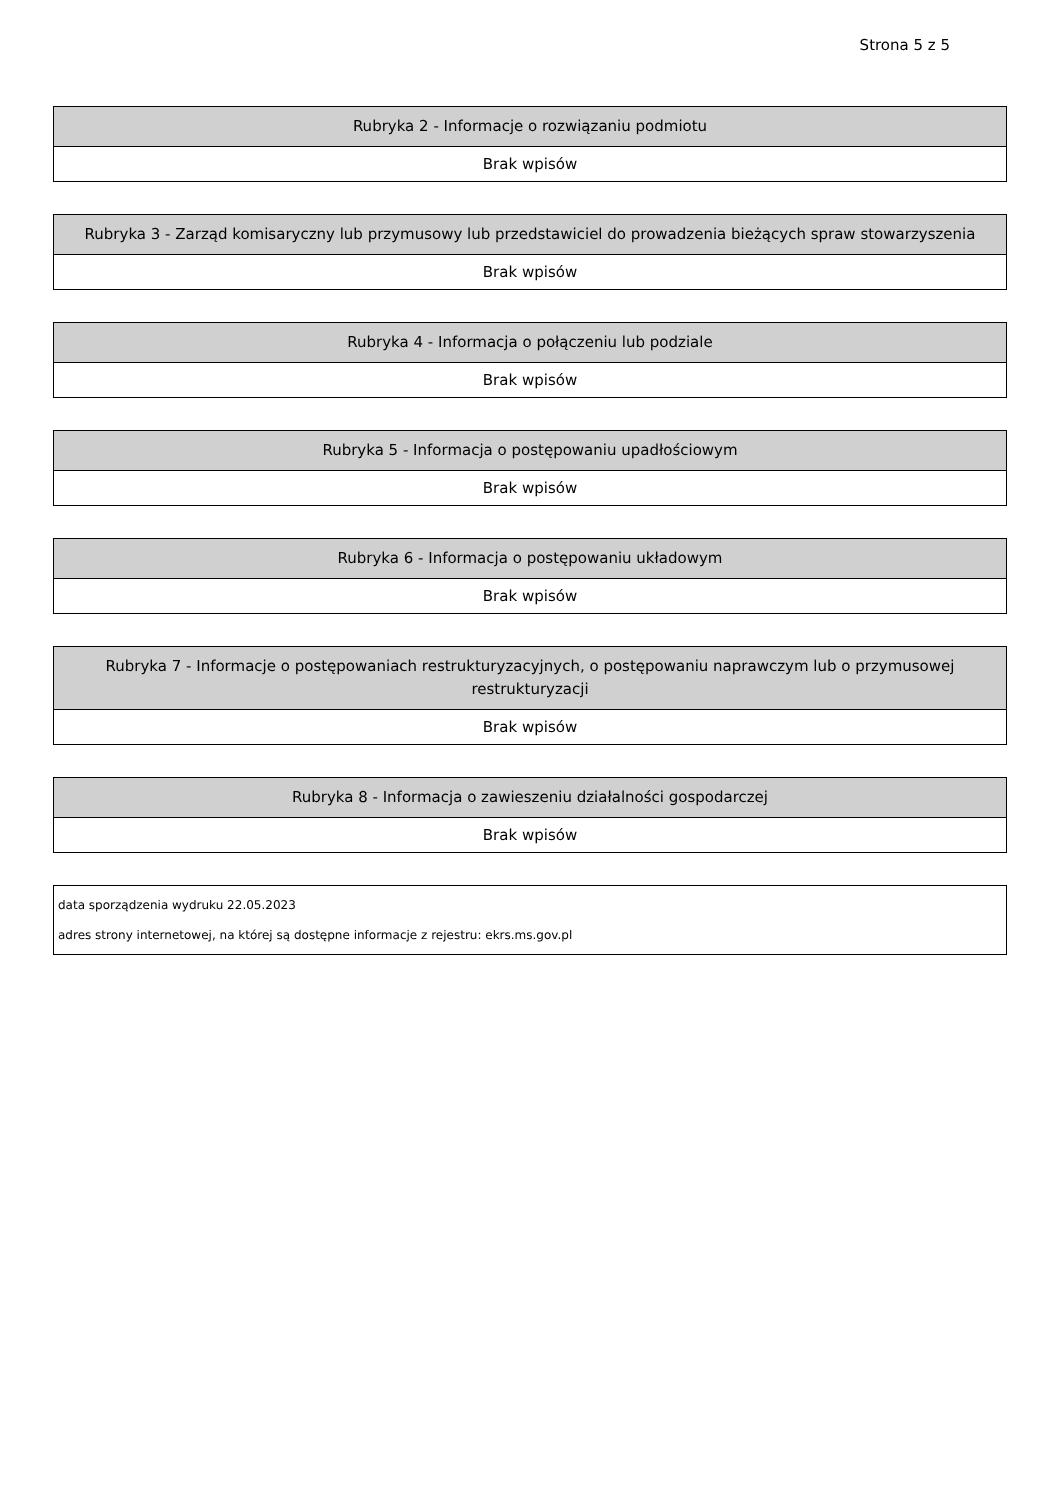Strona 5 z 5
| Rubryka 2 - Informacje o rozwiązaniu podmiotu |
| --- |
| Brak wpisów |
| Rubryka 3 - Zarząd komisaryczny lub przymusowy lub przedstawiciel do prowadzenia bieżących spraw stowarzyszenia |
| --- |
| Brak wpisów |
| Rubryka 4 - Informacja o połączeniu lub podziale |
| --- |
| Brak wpisów |
| Rubryka 5 - Informacja o postępowaniu upadłościowym |
| --- |
| Brak wpisów |
| Rubryka 6 - Informacja o postępowaniu układowym |
| --- |
| Brak wpisów |
| Rubryka 7 - Informacje o postępowaniach restrukturyzacyjnych, o postępowaniu naprawczym lub o przymusowej restrukturyzacji |
| --- |
| Brak wpisów |
| Rubryka 8 - Informacja o zawieszeniu działalności gospodarczej |
| --- |
| Brak wpisów |
data sporządzenia wydruku 22.05.2023
adres strony internetowej, na której są dostępne informacje z rejestru: ekrs.ms.gov.pl